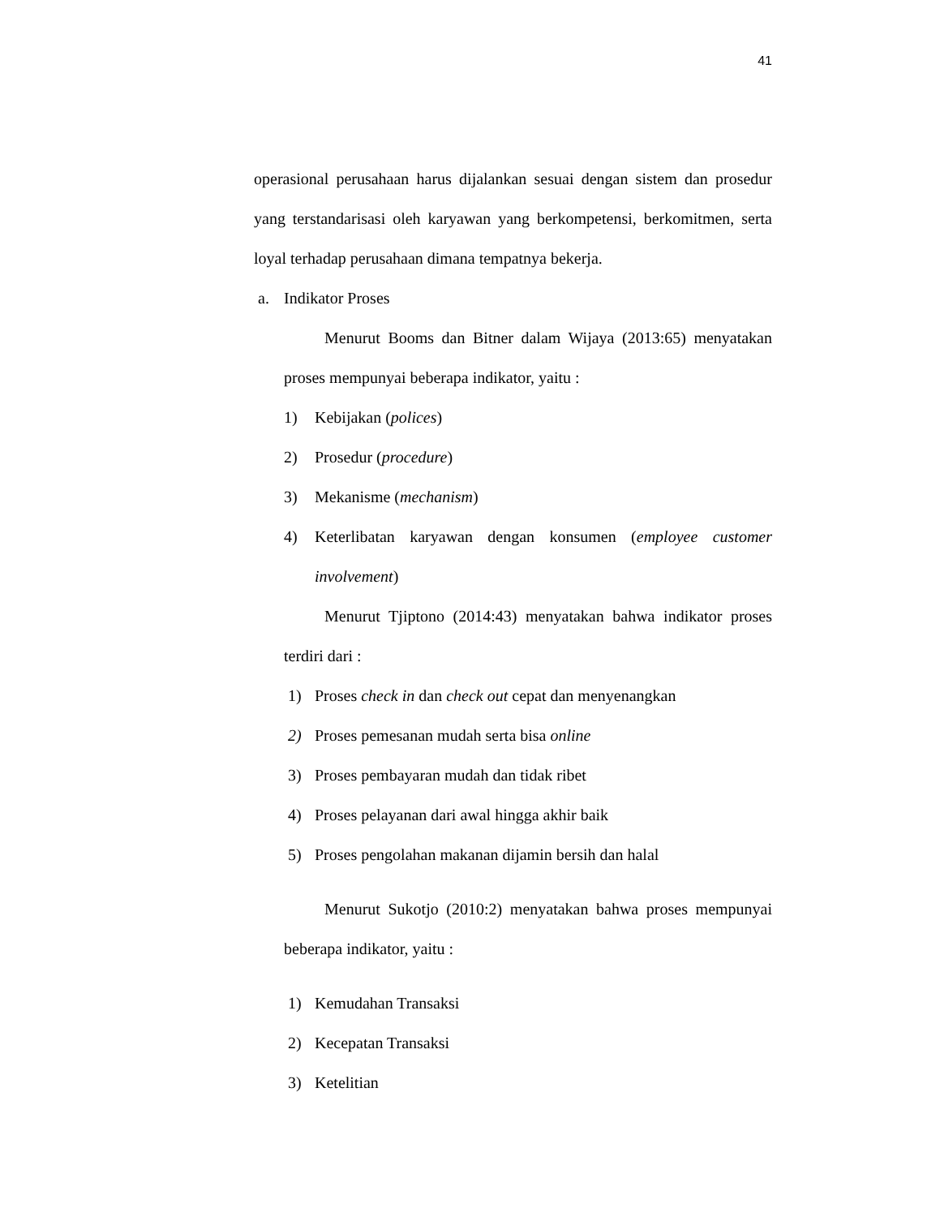41
operasional perusahaan harus dijalankan sesuai dengan sistem dan prosedur yang terstandarisasi oleh karyawan yang berkompetensi, berkomitmen, serta loyal terhadap perusahaan dimana tempatnya bekerja.
a. Indikator Proses
Menurut Booms dan Bitner dalam Wijaya (2013:65) menyatakan proses mempunyai beberapa indikator, yaitu :
1) Kebijakan (polices)
2) Prosedur (procedure)
3) Mekanisme (mechanism)
4) Keterlibatan karyawan dengan konsumen (employee customer involvement)
Menurut Tjiptono (2014:43) menyatakan bahwa indikator proses terdiri dari :
1) Proses check in dan check out cepat dan menyenangkan
2) Proses pemesanan mudah serta bisa online
3) Proses pembayaran mudah dan tidak ribet
4) Proses pelayanan dari awal hingga akhir baik
5) Proses pengolahan makanan dijamin bersih dan halal
Menurut Sukotjo (2010:2) menyatakan bahwa proses mempunyai beberapa indikator, yaitu :
1) Kemudahan Transaksi
2) Kecepatan Transaksi
3) Ketelitian